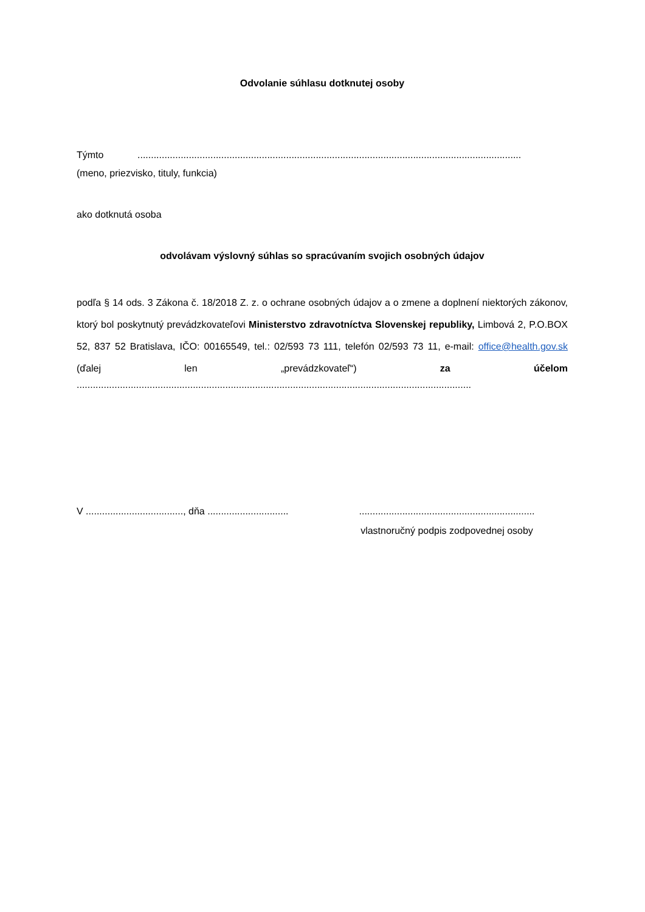Odvolanie súhlasu dotknutej osoby
Týmto..............................................................................................................................................
(meno, priezvisko, tituly, funkcia)
ako dotknutá osoba
odvolávam výslovný súhlas so spracúvaním svojich osobných údajov
podľa § 14 ods. 3 Zákona č. 18/2018 Z. z. o ochrane osobných údajov a o zmene a doplnení niektorých zákonov, ktorý bol poskytnutý prevádzkovateľovi Ministerstvo zdravotníctva Slovenskej republiky, Limbová 2, P.O.BOX 52, 837 52 Bratislava, IČO: 00165549, tel.: 02/593 73 111, telefón 02/593 73 11, e-mail: office@health.gov.sk (ďalej len „prevádzkovateľ“) za účelom
..................................................................................................................................................
V ...................................., dňa ..............................
.................................................................
vlastnoručný podpis zodpovednej osoby